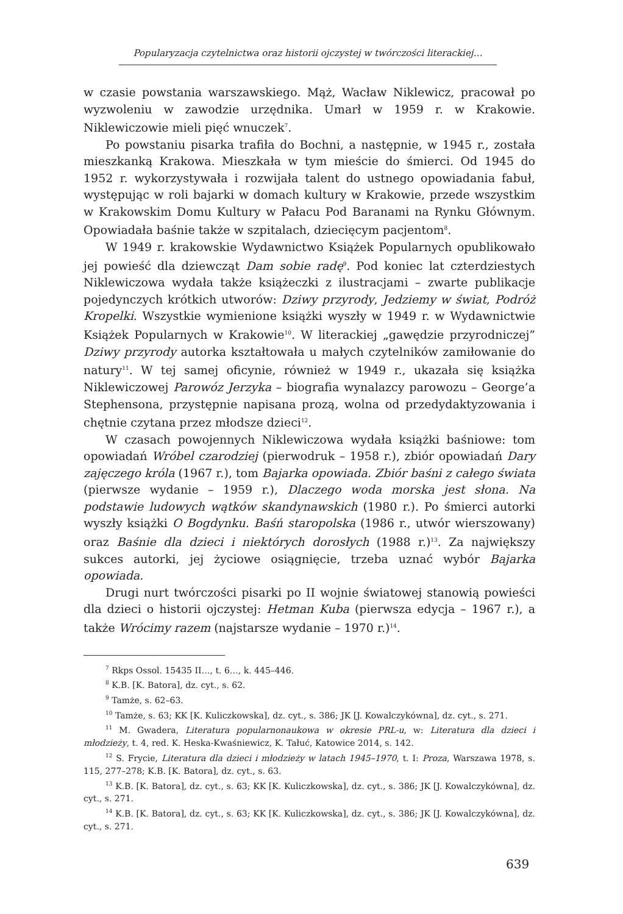Popularyzacja czytelnictwa oraz historii ojczystej w twórczości literackiej…
w czasie powstania warszawskiego. Mąż, Wacław Niklewicz, pracował po wyzwoleniu w zawodzie urzędnika. Umarł w 1959 r. w Krakowie. Niklewiczowie mieli pięć wnuczek<sup>7</sup>.
Po powstaniu pisarka trafiła do Bochni, a następnie, w 1945 r., została mieszkanką Krakowa. Mieszkała w tym mieście do śmierci. Od 1945 do 1952 r. wykorzystywała i rozwijała talent do ustnego opowiadania fabuł, występując w roli bajarki w domach kultury w Krakowie, przede wszystkim w Krakowskim Domu Kultury w Pałacu Pod Baranami na Rynku Głównym. Opowiadała baśnie także w szpitalach, dziecięcym pacjentom<sup>8</sup>.
W 1949 r. krakowskie Wydawnictwo Książek Popularnych opublikowało jej powieść dla dziewcząt Dam sobie radę<sup>9</sup>. Pod koniec lat czterdziestych Niklewiczowa wydała także książeczki z ilustracjami – zwarte publikacje pojedynczych krótkich utworów: Dziwy przyrody, Jedziemy w świat, Podróż Kropelki. Wszystkie wymienione książki wyszły w 1949 r. w Wydawnictwie Książek Popularnych w Krakowie<sup>10</sup>. W literackiej „gawędzie przyrodniczej” Dziwy przyrody autorka kształtowała u małych czytelników zamiłowanie do natury<sup>11</sup>. W tej samej oficynie, również w 1949 r., ukazała się książka Niklewiczowej Parowóz Jerzyka – biografia wynalazcy parowozu – George’a Stephensona, przystępnie napisana prozą, wolna od przedydaktyzowania i chętnie czytana przez młodsze dzieci<sup>12</sup>.
W czasach powojennych Niklewiczowa wydała książki baśniowe: tom opowiadań Wróbel czarodziej (pierwodruk – 1958 r.), zbiór opowiadań Dary zajęczego króla (1967 r.), tom Bajarka opowiada. Zbiór baśni z całego świata (pierwsze wydanie – 1959 r.), Dlaczego woda morska jest słona. Na podstawie ludowych wątków skandynawskich (1980 r.). Po śmierci autorki wyszły książki O Bogdynku. Baśń staropolska (1986 r., utwór wierszowany) oraz Baśnie dla dzieci i niektórych dorosłych (1988 r.)<sup>13</sup>. Za największy sukces autorki, jej życiowe osiągnięcie, trzeba uznać wybór Bajarka opowiada.
Drugi nurt twórczości pisarki po II wojnie światowej stanowią powieści dla dzieci o historii ojczystej: Hetman Kuba (pierwsza edycja – 1967 r.), a także Wrócimy razem (najstarsze wydanie – 1970 r.)<sup>14</sup>.
<sup>7</sup> Rkps Ossol. 15435 II…, t. 6…, k. 445–446.
<sup>8</sup> K.B. [K. Batora], dz. cyt., s. 62.
<sup>9</sup> Tamże, s. 62–63.
<sup>10</sup> Tamże, s. 63; KK [K. Kuliczkowska], dz. cyt., s. 386; JK [J. Kowalczykówna], dz. cyt., s. 271.
<sup>11</sup> M. Gwadera, Literatura popularnonaukowa w okresie PRL-u, w: Literatura dla dzieci i młodzieży, t. 4, red. K. Heska-Kwaśniewicz, K. Tałuć, Katowice 2014, s. 142.
<sup>12</sup> S. Frycie, Literatura dla dzieci i młodzieży w latach 1945–1970, t. I: Proza, Warszawa 1978, s. 115, 277–278; K.B. [K. Batora], dz. cyt., s. 63.
<sup>13</sup> K.B. [K. Batora], dz. cyt., s. 63; KK [K. Kuliczkowska], dz. cyt., s. 386; JK [J. Kowalczykówna], dz. cyt., s. 271.
<sup>14</sup> K.B. [K. Batora], dz. cyt., s. 63; KK [K. Kuliczkowska], dz. cyt., s. 386; JK [J. Kowalczykówna], dz. cyt., s. 271.
639